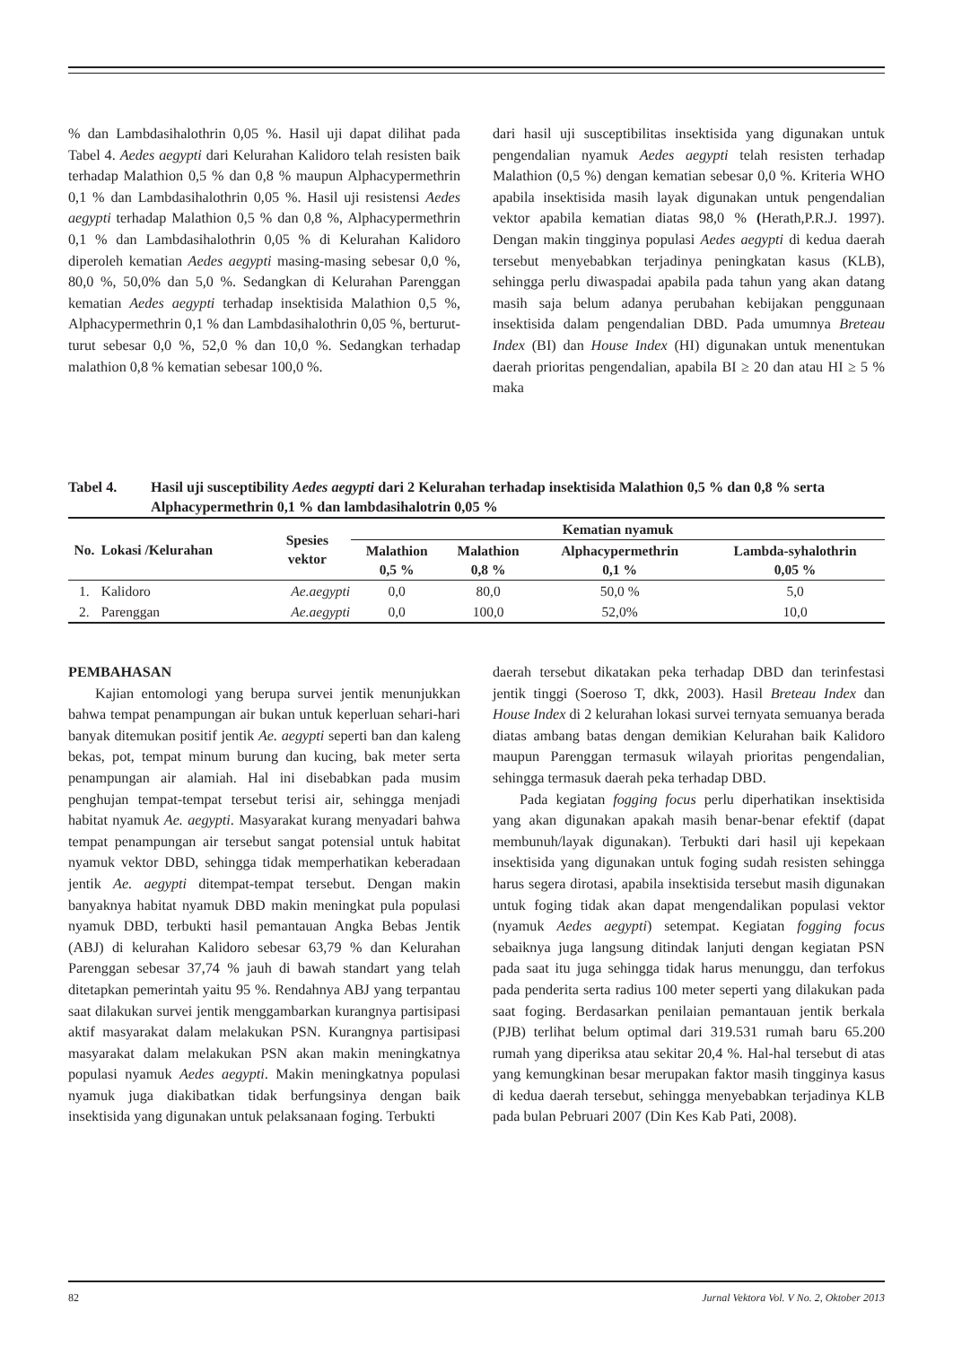% dan Lambdasihalothrin 0,05 %. Hasil uji dapat dilihat pada Tabel 4. Aedes aegypti dari Kelurahan Kalidoro telah resisten baik terhadap Malathion 0,5 % dan 0,8 % maupun Alphacypermethrin 0,1 % dan Lambdasihalothrin 0,05 %. Hasil uji resistensi Aedes aegypti terhadap Malathion 0,5 % dan 0,8 %, Alphacypermethrin 0,1 % dan Lambdasihalothrin 0,05 % di Kelurahan Kalidoro diperoleh kematian Aedes aegypti masing-masing sebesar 0,0 %, 80,0 %, 50,0% dan 5,0 %. Sedangkan di Kelurahan Parenggan kematian Aedes aegypti terhadap insektisida Malathion 0,5 %, Alphacypermethrin 0,1 % dan Lambdasihalothrin 0,05 %, berturut-turut sebesar 0,0 %, 52,0 % dan 10,0 %. Sedangkan terhadap malathion 0,8 % kematian sebesar 100,0 %.
dari hasil uji susceptibilitas insektisida yang digunakan untuk pengendalian nyamuk Aedes aegypti telah resisten terhadap Malathion (0,5 %) dengan kematian sebesar 0,0 %. Kriteria WHO apabila insektisida masih layak digunakan untuk pengendalian vektor apabila kematian diatas 98,0 % (Herath,P.R.J. 1997). Dengan makin tingginya populasi Aedes aegypti di kedua daerah tersebut menyebabkan terjadinya peningkatan kasus (KLB), sehingga perlu diwaspadai apabila pada tahun yang akan datang masih saja belum adanya perubahan kebijakan penggunaan insektisida dalam pengendalian DBD. Pada umumnya Breteau Index (BI) dan House Index (HI) digunakan untuk menentukan daerah prioritas pengendalian, apabila BI ≥ 20 dan atau HI ≥ 5 % maka
Tabel 4. Hasil uji susceptibility Aedes aegypti dari 2 Kelurahan terhadap insektisida Malathion 0,5 % dan 0,8 % serta Alphacypermethrin 0,1 % dan lambdasihalotrin 0,05 %
| No. | Lokasi /Kelurahan | Spesies vektor | Kematian nyamuk | | | |
| --- | --- | --- | --- | --- | --- | --- |
| | | | Malathion 0,5 % | Malathion 0,8 % | Alphacypermethrin 0,1 % | Lambda-syhalothrin 0,05 % |
| 1. | Kalidoro | Ae.aegypti | 0,0 | 80,0 | 50,0 % | 5,0 |
| 2. | Parenggan | Ae.aegypti | 0,0 | 100,0 | 52,0% | 10,0 |
PEMBAHASAN
Kajian entomologi yang berupa survei jentik menunjukkan bahwa tempat penampungan air bukan untuk keperluan sehari-hari banyak ditemukan positif jentik Ae. aegypti seperti ban dan kaleng bekas, pot, tempat minum burung dan kucing, bak meter serta penampungan air alamiah. Hal ini disebabkan pada musim penghujan tempat-tempat tersebut terisi air, sehingga menjadi habitat nyamuk Ae. aegypti. Masyarakat kurang menyadari bahwa tempat penampungan air tersebut sangat potensial untuk habitat nyamuk vektor DBD, sehingga tidak memperhatikan keberadaan jentik Ae. aegypti ditempat-tempat tersebut. Dengan makin banyaknya habitat nyamuk DBD makin meningkat pula populasi nyamuk DBD, terbukti hasil pemantauan Angka Bebas Jentik (ABJ) di kelurahan Kalidoro sebesar 63,79 % dan Kelurahan Parenggan sebesar 37,74 % jauh di bawah standart yang telah ditetapkan pemerintah yaitu 95 %. Rendahnya ABJ yang terpantau saat dilakukan survei jentik menggambarkan kurangnya partisipasi aktif masyarakat dalam melakukan PSN. Kurangnya partisipasi masyarakat dalam melakukan PSN akan makin meningkatnya populasi nyamuk Aedes aegypti. Makin meningkatnya populasi nyamuk juga diakibatkan tidak berfungsinya dengan baik insektisida yang digunakan untuk pelaksanaan foging. Terbukti
daerah tersebut dikatakan peka terhadap DBD dan terinfestasi jentik tinggi (Soeroso T, dkk, 2003). Hasil Breteau Index dan House Index di 2 kelurahan lokasi survei ternyata semuanya berada diatas ambang batas dengan demikian Kelurahan baik Kalidoro maupun Parenggan termasuk wilayah prioritas pengendalian, sehingga termasuk daerah peka terhadap DBD.
Pada kegiatan fogging focus perlu diperhatikan insektisida yang akan digunakan apakah masih benar-benar efektif (dapat membunuh/layak digunakan). Terbukti dari hasil uji kepekaan insektisida yang digunakan untuk foging sudah resisten sehingga harus segera dirotasi, apabila insektisida tersebut masih digunakan untuk foging tidak akan dapat mengendalikan populasi vektor (nyamuk Aedes aegypti) setempat. Kegiatan fogging focus sebaiknya juga langsung ditindak lanjuti dengan kegiatan PSN pada saat itu juga sehingga tidak harus menunggu, dan terfokus pada penderita serta radius 100 meter seperti yang dilakukan pada saat foging. Berdasarkan penilaian pemantauan jentik berkala (PJB) terlihat belum optimal dari 319.531 rumah baru 65.200 rumah yang diperiksa atau sekitar 20,4 %. Hal-hal tersebut di atas yang kemungkinan besar merupakan faktor masih tingginya kasus di kedua daerah tersebut, sehingga menyebabkan terjadinya KLB pada bulan Pebruari 2007 (Din Kes Kab Pati, 2008).
82 Jurnal Vektora Vol. V No. 2, Oktober 2013